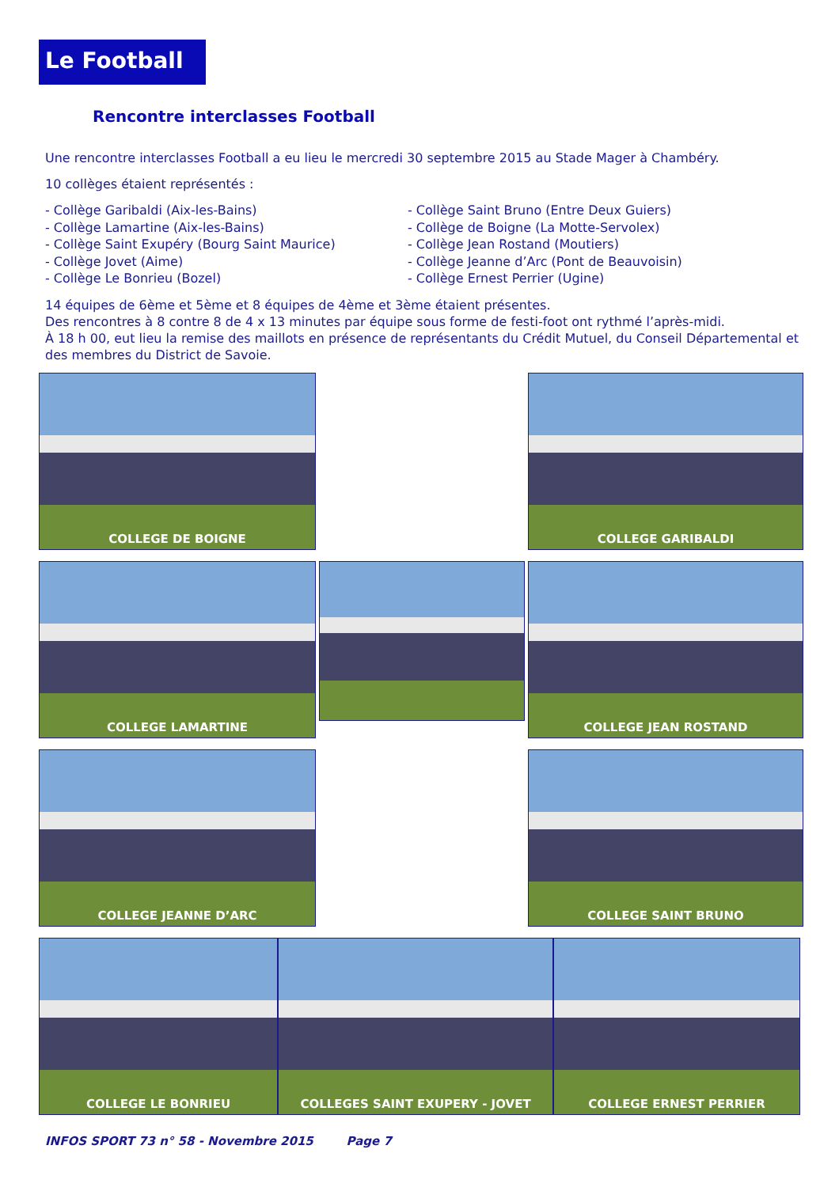Le Football
Rencontre interclasses Football
Une rencontre interclasses Football a eu lieu le mercredi 30 septembre 2015 au Stade Mager à Chambéry.
10 collèges étaient représentés :
- Collège Garibaldi (Aix-les-Bains)
- Collège Lamartine (Aix-les-Bains)
- Collège Saint Exupéry (Bourg Saint Maurice)
- Collège Jovet (Aime)
- Collège Le Bonrieu (Bozel)
- Collège Saint Bruno (Entre Deux Guiers)
- Collège de Boigne (La Motte-Servolex)
- Collège Jean Rostand (Moutiers)
- Collège Jeanne d’Arc (Pont de Beauvoisin)
- Collège Ernest Perrier (Ugine)
14 équipes de 6ème et 5ème et 8 équipes de 4ème et 3ème étaient présentes.
Des rencontres à 8 contre 8 de 4 x 13 minutes par équipe sous forme de festi-foot ont rythmé l’après-midi.
À 18 h 00, eut lieu la remise des maillots en présence de représentants du Crédit Mutuel, du Conseil Départemental et des membres du District de Savoie.
COLLEGE DE BOIGNE
COLLEGE GARIBALDI
COLLEGE LAMARTINE
COLLEGE JEAN ROSTAND
COLLEGE JEANNE D’ARC
COLLEGE SAINT BRUNO
COLLEGE LE BONRIEU COLLEGES SAINT EXUPERY - JOVET COLLEGE ERNEST PERRIER
INFOS SPORT 73 n° 58 - Novembre 2015 Page 7